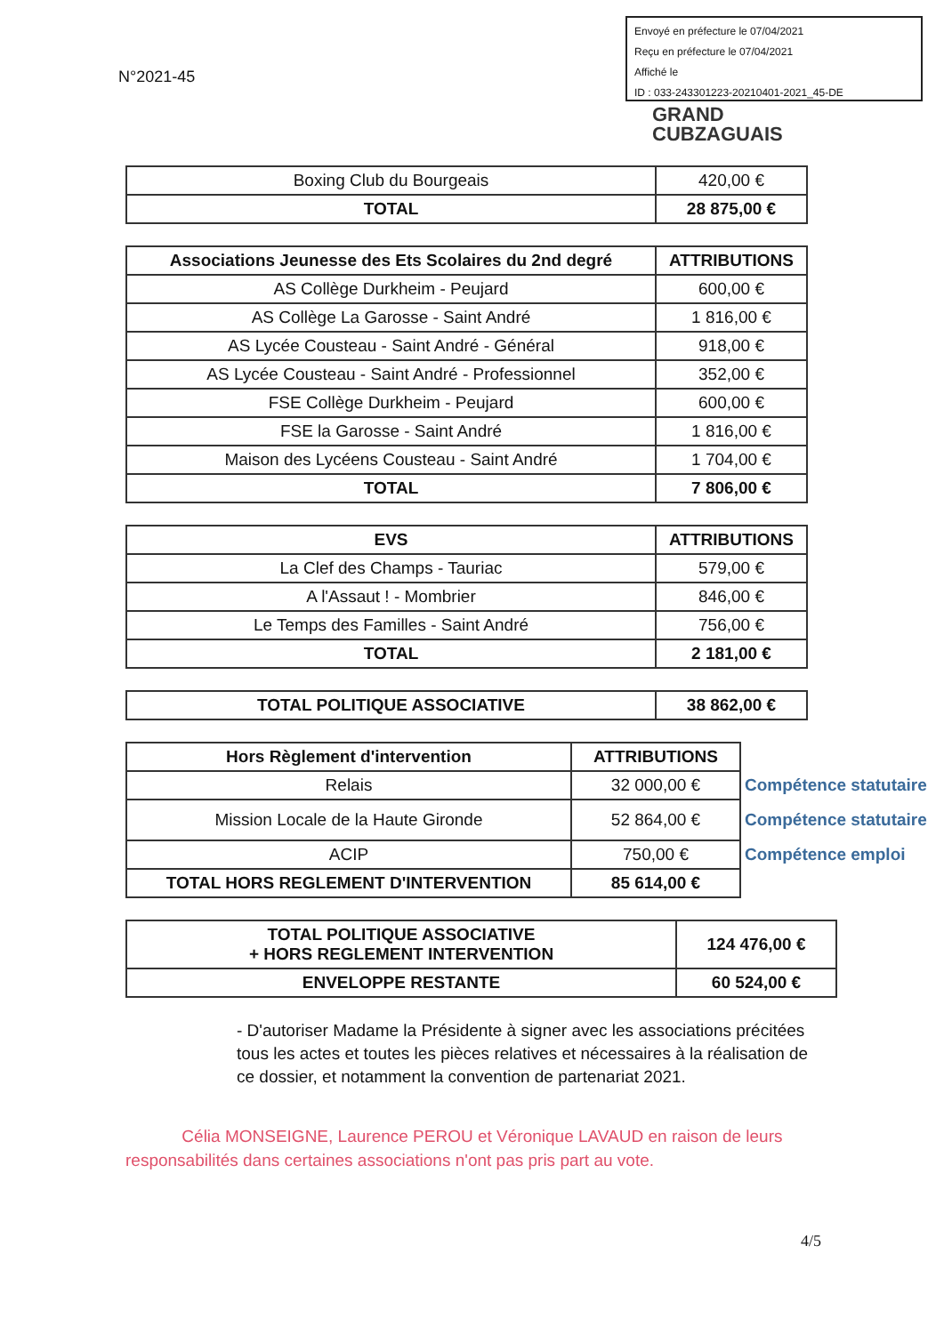Envoyé en préfecture le 07/04/2021
Reçu en préfecture le 07/04/2021
Affiché le
ID : 033-243301223-20210401-2021_45-DE
N°2021-45
GRAND
CUBZAGUAIS
| Boxing Club du Bourgeais | 420,00 € |
| TOTAL | 28 875,00 € |
| Associations Jeunesse des Ets Scolaires du 2nd degré | ATTRIBUTIONS |
| --- | --- |
| AS Collège Durkheim - Peujard | 600,00 € |
| AS Collège La Garosse - Saint André | 1 816,00 € |
| AS Lycée Cousteau - Saint André - Général | 918,00 € |
| AS Lycée Cousteau - Saint André - Professionnel | 352,00 € |
| FSE Collège Durkheim - Peujard | 600,00 € |
| FSE la Garosse - Saint André | 1 816,00 € |
| Maison des Lycéens Cousteau - Saint André | 1 704,00 € |
| TOTAL | 7 806,00 € |
| EVS | ATTRIBUTIONS |
| --- | --- |
| La Clef des Champs - Tauriac | 579,00 € |
| A l'Assaut ! - Mombrier | 846,00 € |
| Le Temps des Familles - Saint André | 756,00 € |
| TOTAL | 2 181,00 € |
| TOTAL POLITIQUE ASSOCIATIVE | 38 862,00 € |
| Hors Règlement d'intervention | ATTRIBUTIONS | |
| Relais | 32 000,00 € | Compétence statutaire |
| Mission Locale de la Haute Gironde | 52 864,00 € | Compétence statutaire |
| ACIP | 750,00 € | Compétence emploi |
| TOTAL HORS REGLEMENT D'INTERVENTION | 85 614,00 € | |
| TOTAL POLITIQUE ASSOCIATIVE + HORS REGLEMENT INTERVENTION | 124 476,00 € |
| ENVELOPPE RESTANTE | 60 524,00 € |
- D'autoriser Madame la Présidente à signer avec les associations précitées tous les actes et toutes les pièces relatives et nécessaires à la réalisation de ce dossier, et notamment la convention de partenariat 2021.
Célia MONSEIGNE, Laurence PEROU et Véronique LAVAUD en raison de leurs
responsabilités dans certaines associations n'ont pas pris part au vote.
4/5